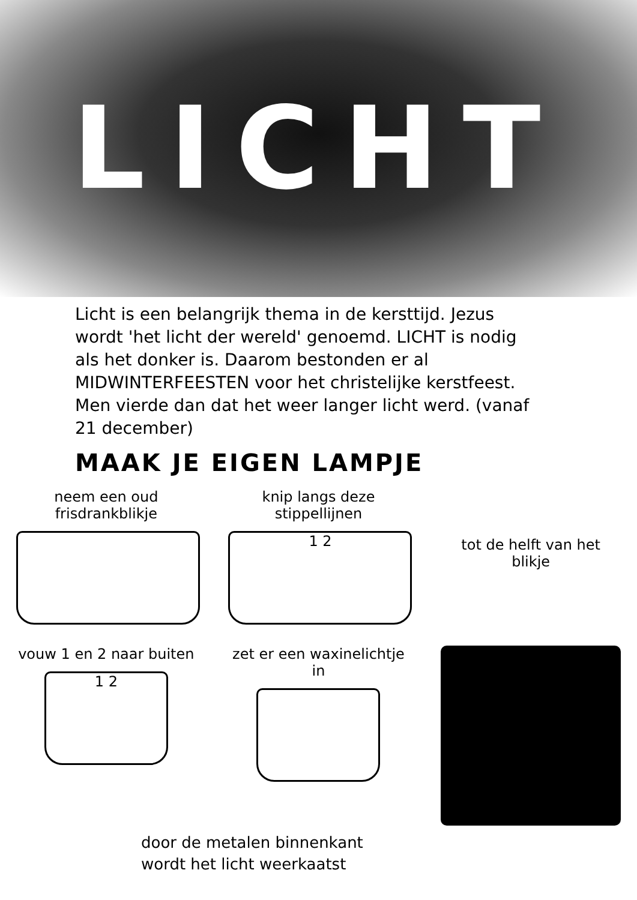LICHT
Licht is een belangrijk thema in de kersttijd. Jezus wordt 'het licht der wereld' genoemd. LICHT is nodig als het donker is. Daarom bestonden er al MIDWINTERFEESTEN voor het christelijke kerstfeest. Men vierde dan dat het weer langer licht werd. (vanaf 21 december)
MAAK JE EIGEN LAMPJE
neem een oud frisdrankblikje
knip langs deze stippellijnen
1 2
tot de helft van het blikje
vouw 1 en 2 naar buiten
1 2
zet er een waxinelichtje in
door de metalen binnenkant
wordt het licht weerkaatst